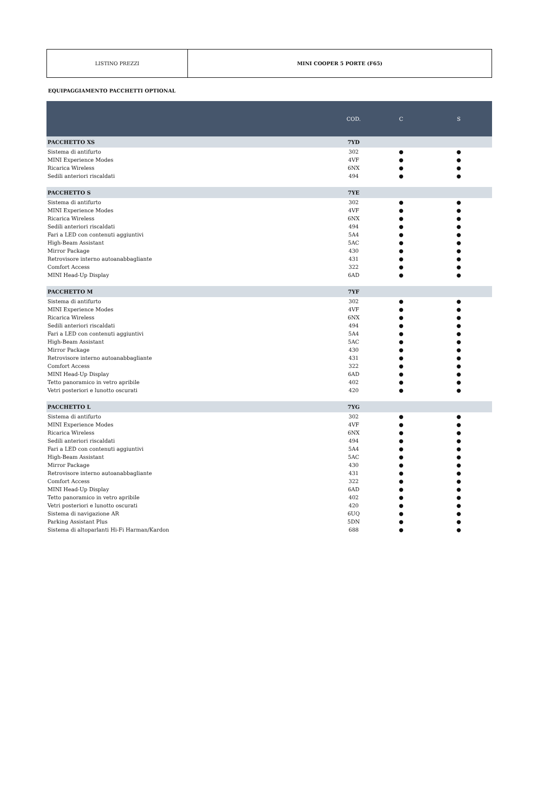| LISTINO PREZZI | MINI COOPER 5 PORTE (F65) |
EQUIPAGGIAMENTO PACCHETTI OPTIONAL
| | COD. | C | S |
| --- | --- | --- | --- |
| PACCHETTO XS | 7YD | | |
| Sistema di antifurto | 302 | ● | ● |
| MINI Experience Modes | 4VF | ● | ● |
| Ricarica Wireless | 6NX | ● | ● |
| Sedili anteriori riscaldati | 494 | ● | ● |
| PACCHETTO S | 7YE | | |
| Sistema di antifurto | 302 | ● | ● |
| MINI Experience Modes | 4VF | ● | ● |
| Ricarica Wireless | 6NX | ● | ● |
| Sedili anteriori riscaldati | 494 | ● | ● |
| Fari a LED con contenuti aggiuntivi | 5A4 | ● | ● |
| High-Beam Assistant | 5AC | ● | ● |
| Mirror Package | 430 | ● | ● |
| Retrovisore interno autoanabbagliante | 431 | ● | ● |
| Comfort Access | 322 | ● | ● |
| MINI Head-Up Display | 6AD | ● | ● |
| PACCHETTO M | 7YF | | |
| Sistema di antifurto | 302 | ● | ● |
| MINI Experience Modes | 4VF | ● | ● |
| Ricarica Wireless | 6NX | ● | ● |
| Sedili anteriori riscaldati | 494 | ● | ● |
| Fari a LED con contenuti aggiuntivi | 5A4 | ● | ● |
| High-Beam Assistant | 5AC | ● | ● |
| Mirror Package | 430 | ● | ● |
| Retrovisore interno autoanabbagliante | 431 | ● | ● |
| Comfort Access | 322 | ● | ● |
| MINI Head-Up Display | 6AD | ● | ● |
| Tetto panoramico in vetro apribile | 402 | ● | ● |
| Vetri posteriori e lunotto oscurati | 420 | ● | ● |
| PACCHETTO L | 7YG | | |
| Sistema di antifurto | 302 | ● | ● |
| MINI Experience Modes | 4VF | ● | ● |
| Ricarica Wireless | 6NX | ● | ● |
| Sedili anteriori riscaldati | 494 | ● | ● |
| Fari a LED con contenuti aggiuntivi | 5A4 | ● | ● |
| High-Beam Assistant | 5AC | ● | ● |
| Mirror Package | 430 | ● | ● |
| Retrovisore interno autoanabbagliante | 431 | ● | ● |
| Comfort Access | 322 | ● | ● |
| MINI Head-Up Display | 6AD | ● | ● |
| Tetto panoramico in vetro apribile | 402 | ● | ● |
| Vetri posteriori e lunotto oscurati | 420 | ● | ● |
| Sistema di navigazione AR | 6UQ | ● | ● |
| Parking Assistant Plus | 5DN | ● | ● |
| Sistema di altoparlanti Hi-Fi Harman/Kardon | 688 | ● | ● |